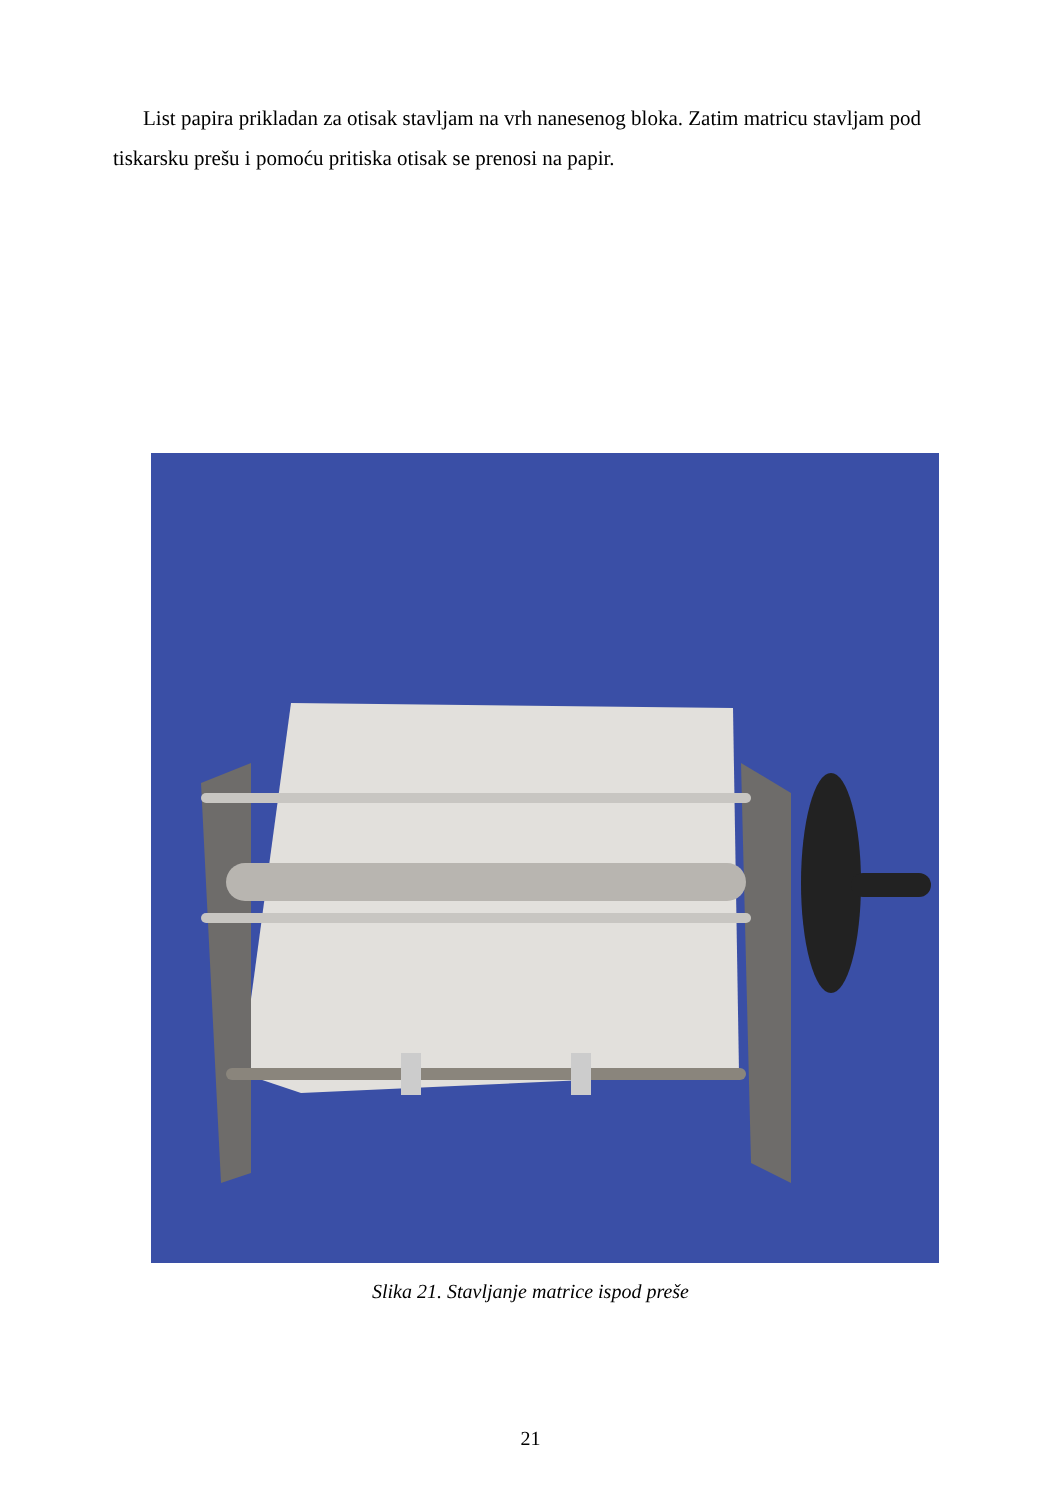List papira prikladan za otisak stavljam na vrh nanesenog bloka. Zatim matricu stavljam pod tiskarsku prešu i pomoću pritiska otisak se prenosi na papir.
Slika 21. Stavljanje matrice ispod preše
21